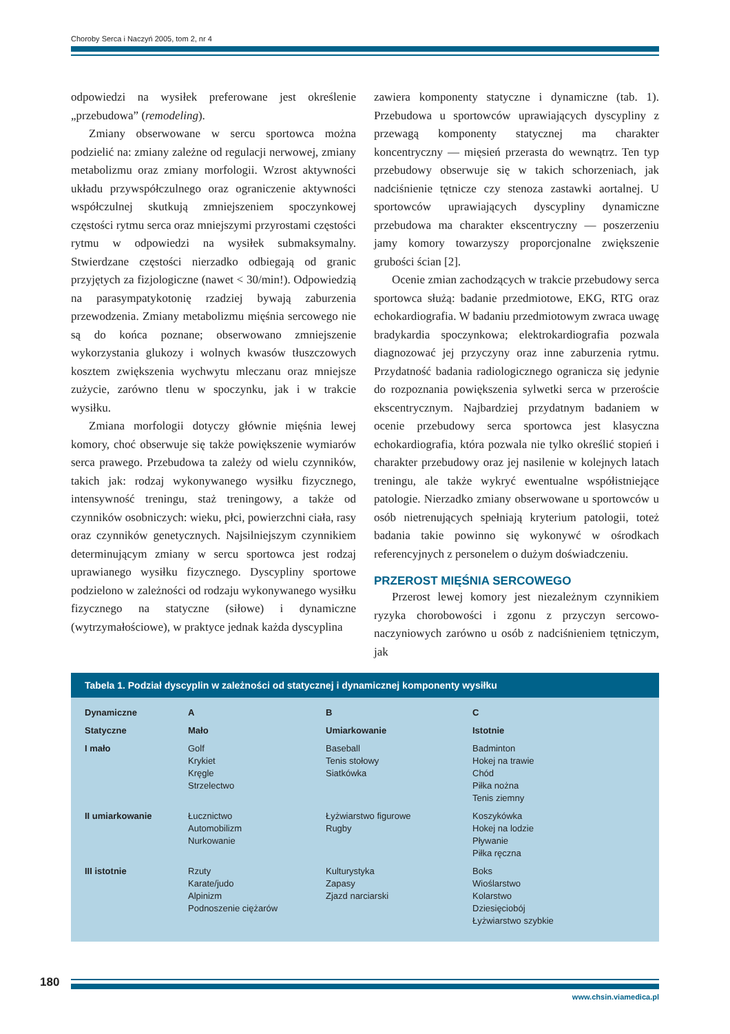Choroby Serca i Naczyń 2005, tom 2, nr 4
odpowiedzi na wysiłek preferowane jest określenie „przebudowa” (remodeling).
Zmiany obserwowane w sercu sportowca można podzielić na: zmiany zależne od regulacji nerwowej, zmiany metabolizmu oraz zmiany morfologii. Wzrost aktywności układu przywspółczulnego oraz ograniczenie aktywności współczulnej skutkują zmniejszeniem spoczynkowej częstości rytmu serca oraz mniejszymi przyrostami częstości rytmu w odpowiedzi na wysiłek submaksymalny. Stwierdzane częstości nierzadko odbiegają od granic przyjętych za fizjologiczne (nawet < 30/min!). Odpowiedzią na parasympatykotonię rzadziej bywają zaburzenia przewodzenia. Zmiany metabolizmu mięśnia sercowego nie są do końca poznane; obserwowano zmniejszenie wykorzystania glukozy i wolnych kwasów tłuszczowych kosztem zwiększenia wychwytu mleczanu oraz mniejsze zużycie, zarówno tlenu w spoczynku, jak i w trakcie wysiłku.
Zmiana morfologii dotyczy głównie mięśnia lewej komory, choć obserwuje się także powiększenie wymiarów serca prawego. Przebudowa ta zależy od wielu czynników, takich jak: rodzaj wykonywanego wysiłku fizycznego, intensywność treningu, staż treningowy, a także od czynników osobniczych: wieku, płci, powierzchni ciała, rasy oraz czynników genetycznych. Najsilniejszym czynnikiem determinującym zmiany w sercu sportowca jest rodzaj uprawianego wysiłku fizycznego. Dyscypliny sportowe podzielono w zależności od rodzaju wykonywanego wysiłku fizycznego na statyczne (siłowe) i dynamiczne (wytrzymałościowe), w praktyce jednak każda dyscyplina
zawiera komponenty statyczne i dynamiczne (tab. 1). Przebudowa u sportowców uprawiających dyscypliny z przewagą komponenty statycznej ma charakter koncentryczny — mięsień przerasta do wewnątrz. Ten typ przebudowy obserwuje się w takich schorzeniach, jak nadciśnienie tętnicze czy stenoza zastawki aortalnej. U sportowców uprawiających dyscypliny dynamiczne przebudowa ma charakter ekscentryczny — poszerzeniu jamy komory towarzyszy proporcjonalne zwiększenie grubości ścian [2].
Ocenie zmian zachodzących w trakcie przebudowy serca sportowca służą: badanie przedmiotowe, EKG, RTG oraz echokardiografia. W badaniu przedmiotowym zwraca uwagę bradykardia spoczynkowa; elektrokardiografia pozwala diagnozować jej przyczyny oraz inne zaburzenia rytmu. Przydatność badania radiologicznego ogranicza się jedynie do rozpoznania powiększenia sylwetki serca w przeroście ekscentrycznym. Najbardziej przydatnym badaniem w ocenie przebudowy serca sportowca jest klasyczna echokardiografia, która pozwala nie tylko określić stopień i charakter przebudowy oraz jej nasilenie w kolejnych latach treningu, ale także wykryć ewentualne współistniejące patologie. Nierzadko zmiany obserwowane u sportowców u osób nietrenujących spełniają kryterium patologii, toteż badania takie powinno się wykonywć w ośrodkach referencyjnych z personelem o dużym doświadczeniu.
PRZEROST MIĘŚNIA SERCOWEGO
Przerost lewej komory jest niezależnym czynnikiem ryzyka chorobowości i zgonu z przyczyn sercowo-naczyniowych zarówno u osób z nadciśnieniem tętniczym, jak
Tabela 1. Podział dyscyplin w zależności od statycznej i dynamicznej komponenty wysiłku
| Dynamiczne | A | B | C |
| --- | --- | --- | --- |
| Statyczne | Mało | Umiarkowanie | Istotnie |
| I mało | Golf Krykiet Kręgle Strzelectwo | Baseball Tenis stołowy Siatkówka | Badminton Hokej na trawie Chód Piłka nożna Tenis ziemny |
| II umiarkowanie | Łucznictwo Automobilizm Nurkowanie | Łyżwiarstwo figurowe Rugby | Koszykówka Hokej na lodzie Pływanie Piłka ręczna |
| III istotnie | Rzuty Karate/judo Alpinizm Podnoszenie ciężarów | Kulturystyka Zapasy Zjazd narciarski | Boks Wioślarstwo Kolarstwo Dziesięciobój Łyżwiarstwo szybkie |
180
www.chsin.viamedica.pl